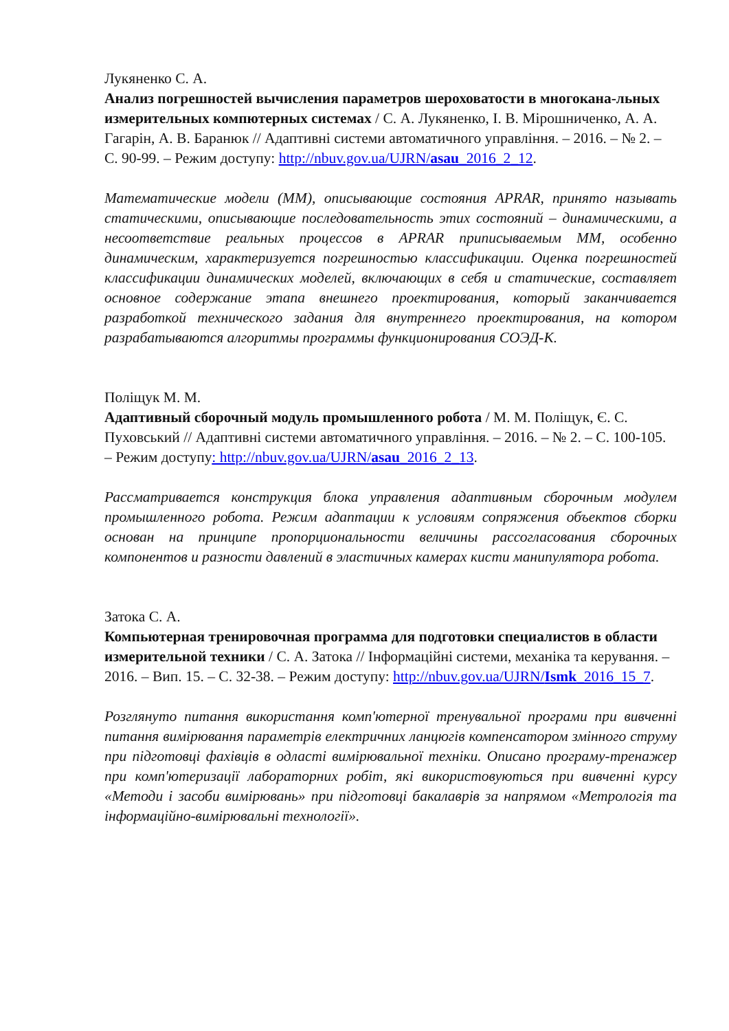Лукяненко С. А.
Анализ погрешностей вычисления параметров шероховатости в многокана-льных измерительных компютерных системах / С. А. Лукяненко, І. В. Мірошниченко, А. А. Гагарін, А. В. Баранюк // Адаптивні системи автоматичного управління. – 2016. – № 2. – С. 90-99. – Режим доступу: http://nbuv.gov.ua/UJRN/asau_2016_2_12.
Математические модели (ММ), описывающие состояния APRAR, принято называть статическими, описывающие последовательность этих состояний – динамическими, а несоответствие реальных процессов в APRAR приписываемым ММ, особенно динамическим, характеризуется погрешностью классификации. Оценка погрешностей классификации динамических моделей, включающих в себя и статические, составляет основное содержание этапа внешнего проектирования, который заканчивается разработкой технического задания для внутреннего проектирования, на котором разрабатываются алгоритмы программы функционирования СОЭД-К.
Поліщук М. М.
Адаптивный сборочный модуль промышленного робота / М. М. Поліщук, Є. С. Пуховський // Адаптивні системи автоматичного управління. – 2016. – № 2. – С. 100-105. – Режим доступу: http://nbuv.gov.ua/UJRN/asau_2016_2_13.
Рассматривается конструкция блока управления адаптивным сборочным модулем промышленного робота. Режим адаптации к условиям сопряжения объектов сборки основан на принципе пропорциональности величины рассогласования сборочных компонентов и разности давлений в эластичных камерах кисти манипулятора робота.
Затока С. А.
Компьютерная тренировочная программа для подготовки специалистов в области измерительной техники / С. А. Затока // Інформаційні системи, механіка та керування. – 2016. – Вип. 15. – С. 32-38. – Режим доступу: http://nbuv.gov.ua/UJRN/Ismk_2016_15_7.
Розглянуто питання використання комп'ютерної тренувальної програми при вивченні питання вимірювання параметрів електричних ланцюгів компенсатором змінного струму при підготовці фахівців в одласті вимірювальної техніки. Описано програму-тренажер при комп'ютеризації лабораторних робіт, які використовуються при вивченні курсу «Методи і засоби вимірювань» при підготовці бакалаврів за напрямом «Метрологія та інформаційно-вимірювальні технології».